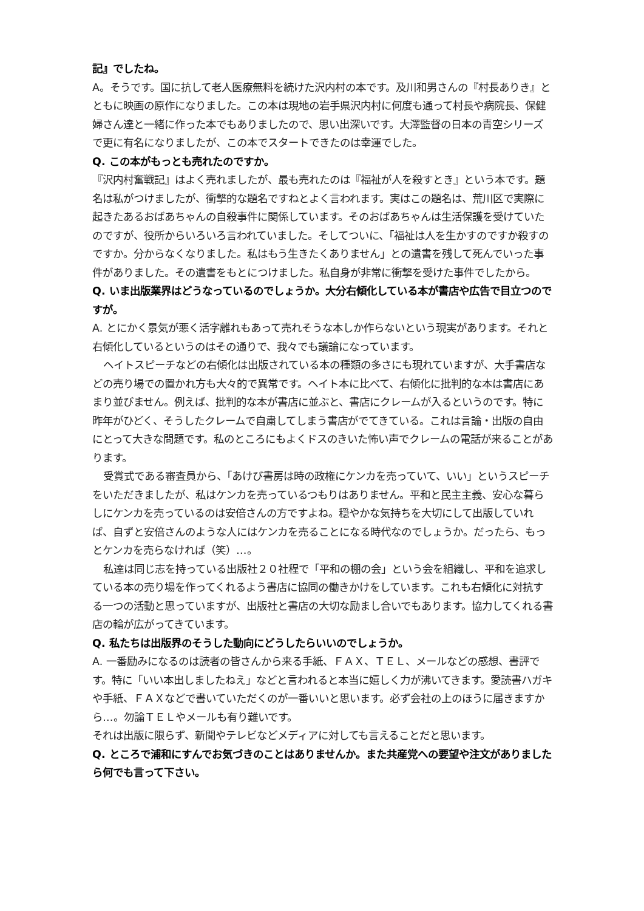記』でしたね。
A。そうです。国に抗して老人医療無料を続けた沢内村の本です。及川和男さんの『村長ありき』とともに映画の原作になりました。この本は現地の岩手県沢内村に何度も通って村長や病院長、保健婦さん達と一緒に作った本でもありましたので、思い出深いです。大澤監督の日本の青空シリーズで更に有名になりましたが、この本でスタートできたのは幸運でした。
Q. この本がもっとも売れたのですか。
『沢内村奮戦記』はよく売れましたが、最も売れたのは『福祉が人を殺すとき』という本です。題名は私がつけましたが、衝撃的な題名ですねとよく言われます。実はこの題名は、荒川区で実際に起きたあるおばあちゃんの自殺事件に関係しています。そのおばあちゃんは生活保護を受けていたのですが、役所からいろいろ言われていました。そしてついに、「福祉は人を生かすのですか殺すのですか。分からなくなりました。私はもう生きたくありません」との遺書を残して死んでいった事件がありました。その遺書をもとにつけました。私自身が非常に衝撃を受けた事件でしたから。
Q. いま出版業界はどうなっているのでしょうか。大分右傾化している本が書店や広告で目立つのですが。
A. とにかく景気が悪く活字離れもあって売れそうな本しか作らないという現実があります。それと右傾化しているというのはその通りで、我々でも議論になっています。
ヘイトスピーチなどの右傾化は出版されている本の種類の多さにも現れていますが、大手書店などの売り場での置かれ方も大々的で異常です。ヘイト本に比べて、右傾化に批判的な本は書店にあまり並びません。例えば、批判的な本が書店に並ぶと、書店にクレームが入るというのです。特に昨年がひどく、そうしたクレームで自粛してしまう書店がでてきている。これは言論・出版の自由にとって大きな問題です。私のところにもよくドスのきいた怖い声でクレームの電話が来ることがあります。
受賞式である審査員から、「あけび書房は時の政権にケンカを売っていて、いい」というスピーチをいただきましたが、私はケンカを売っているつもりはありません。平和と民主主義、安心な暮らしにケンカを売っているのは安倍さんの方ですよね。穏やかな気持ちを大切にして出版していれば、自ずと安倍さんのような人にはケンカを売ることになる時代なのでしょうか。だったら、もっとケンカを売らなければ（笑）…。
私達は同じ志を持っている出版社２０社程で「平和の棚の会」という会を組織し、平和を追求している本の売り場を作ってくれるよう書店に協同の働きかけをしています。これも右傾化に対抗する一つの活動と思っていますが、出版社と書店の大切な励まし合いでもあります。協力してくれる書店の輪が広がってきています。
Q. 私たちは出版界のそうした動向にどうしたらいいのでしょうか。
A. 一番励みになるのは読者の皆さんから来る手紙、ＦＡＸ、ＴＥＬ、メールなどの感想、書評です。特に「いい本出しましたねえ」などと言われると本当に嬉しく力が沸いてきます。愛読書ハガキや手紙、ＦＡＸなどで書いていただくのが一番いいと思います。必ず会社の上のほうに届きますから…。勿論ＴＥＬやメールも有り難いです。
それは出版に限らず、新聞やテレビなどメディアに対しても言えることだと思います。
Q. ところで浦和にすんでお気づきのことはありませんか。また共産党への要望や注文がありましたら何でも言って下さい。